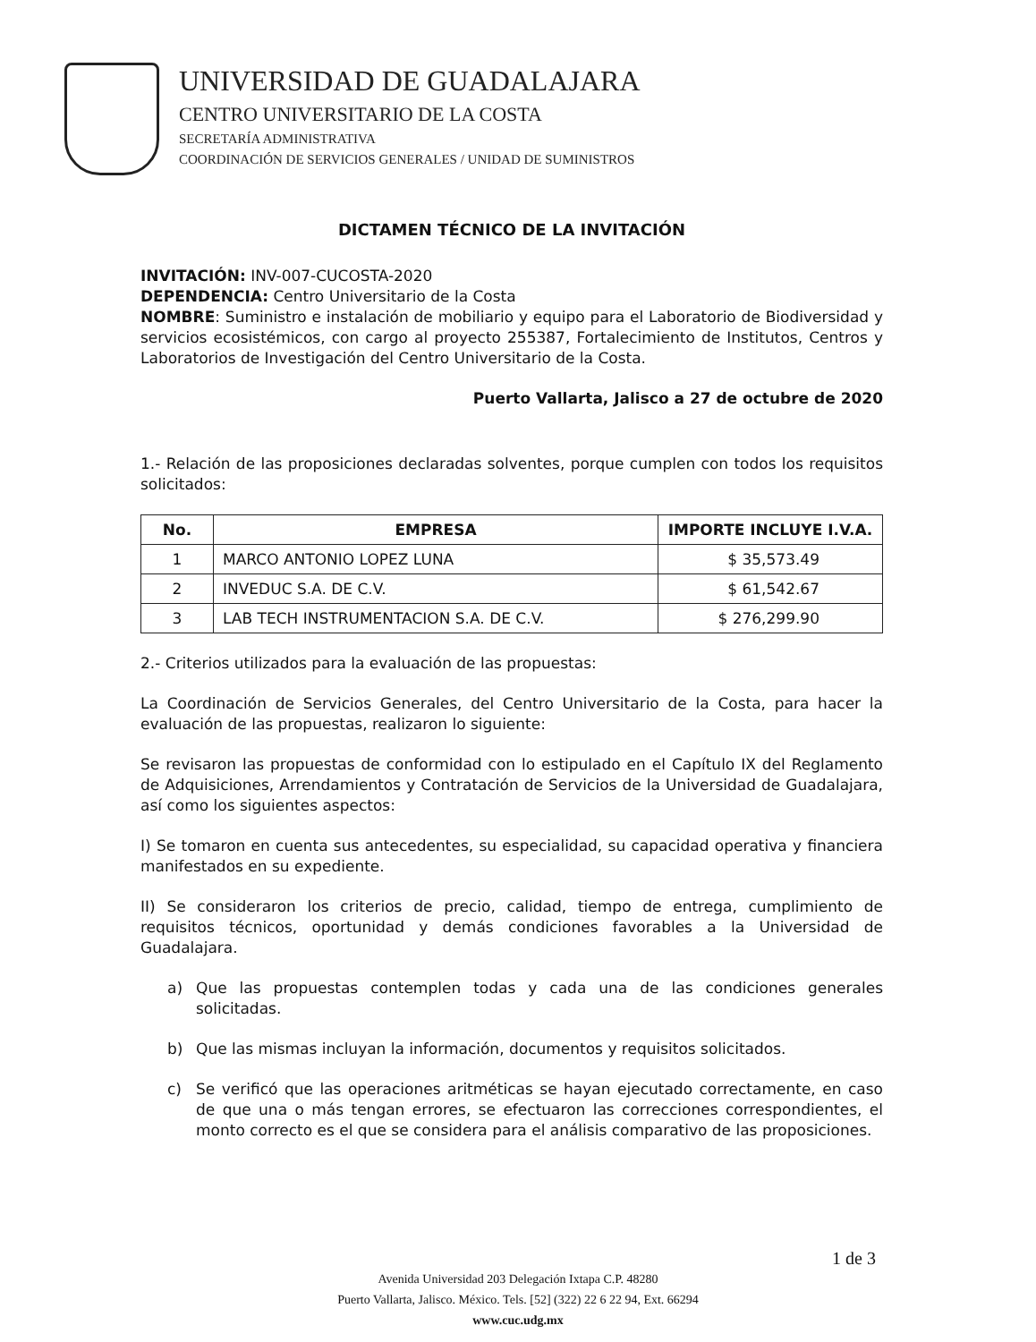UNIVERSIDAD DE GUADALAJARA
CENTRO UNIVERSITARIO DE LA COSTA
SECRETARÍA ADMINISTRATIVA
COORDINACIÓN DE SERVICIOS GENERALES / UNIDAD DE SUMINISTROS
DICTAMEN TÉCNICO DE LA INVITACIÓN
INVITACIÓN: INV-007-CUCOSTA-2020
DEPENDENCIA: Centro Universitario de la Costa
NOMBRE: Suministro e instalación de mobiliario y equipo para el Laboratorio de Biodiversidad y servicios ecosistémicos, con cargo al proyecto 255387, Fortalecimiento de Institutos, Centros y Laboratorios de Investigación del Centro Universitario de la Costa.
Puerto Vallarta, Jalisco a 27 de octubre de 2020
1.- Relación de las proposiciones declaradas solventes, porque cumplen con todos los requisitos solicitados:
| No. | EMPRESA | IMPORTE INCLUYE I.V.A. |
| --- | --- | --- |
| 1 | MARCO ANTONIO LOPEZ LUNA | $ 35,573.49 |
| 2 | INVEDUC S.A. DE C.V. | $ 61,542.67 |
| 3 | LAB TECH INSTRUMENTACION S.A. DE C.V. | $ 276,299.90 |
2.- Criterios utilizados para la evaluación de las propuestas:
La Coordinación de Servicios Generales, del Centro Universitario de la Costa, para hacer la evaluación de las propuestas, realizaron lo siguiente:
Se revisaron las propuestas de conformidad con lo estipulado en el Capítulo IX del Reglamento de Adquisiciones, Arrendamientos y Contratación de Servicios de la Universidad de Guadalajara, así como los siguientes aspectos:
I) Se tomaron en cuenta sus antecedentes, su especialidad, su capacidad operativa y financiera manifestados en su expediente.
II) Se consideraron los criterios de precio, calidad, tiempo de entrega, cumplimiento de requisitos técnicos, oportunidad y demás condiciones favorables a la Universidad de Guadalajara.
a) Que las propuestas contemplen todas y cada una de las condiciones generales solicitadas.
b) Que las mismas incluyan la información, documentos y requisitos solicitados.
c) Se verificó que las operaciones aritméticas se hayan ejecutado correctamente, en caso de que una o más tengan errores, se efectuaron las correcciones correspondientes, el monto correcto es el que se considera para el análisis comparativo de las proposiciones.
1 de 3
Avenida Universidad 203 Delegación Ixtapa C.P. 48280
Puerto Vallarta, Jalisco. México. Tels. [52] (322) 22 6 22 94, Ext. 66294
www.cuc.udg.mx